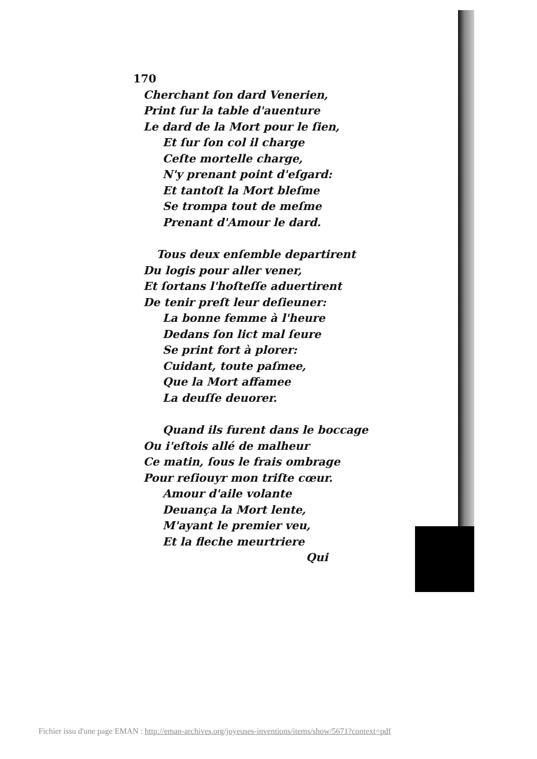170
Cherchant ſon dard Venerien,
Print ſur la table d'auenture
Le dard de la Mort pour le ſien,
Et ſur ſon col il charge
Ceſte mortelle charge,
N'y prenant point d'eſgard:
Et tantoſt la Mort bleſme
Se trompa tout de meſme
Prenant d'Amour le dard.
Tous deux enſemble departirent
Du logis pour aller vener,
Et ſortans l'hoſteſſe aduertirent
De tenir preſt leur deſieuner:
La bonne femme à l'heure
Dedans ſon lict mal ſeure
Se print fort à plorer:
Cuidant, toute paſmee,
Que la Mort affamee
La deuſſe deuorer.
Quand ils furent dans le boccage
Ou i'eſtois allé de malheur
Ce matin, ſous le frais ombrage
Pour reſiouyr mon triſte cœur.
Amour d'aile volante
Deuança la Mort lente,
M'ayant le premier veu,
Et la fleche meurtriere
Qui
Fichier issu d'une page EMAN : http://eman-archives.org/joyeuses-inventions/items/show/5671?context=pdf